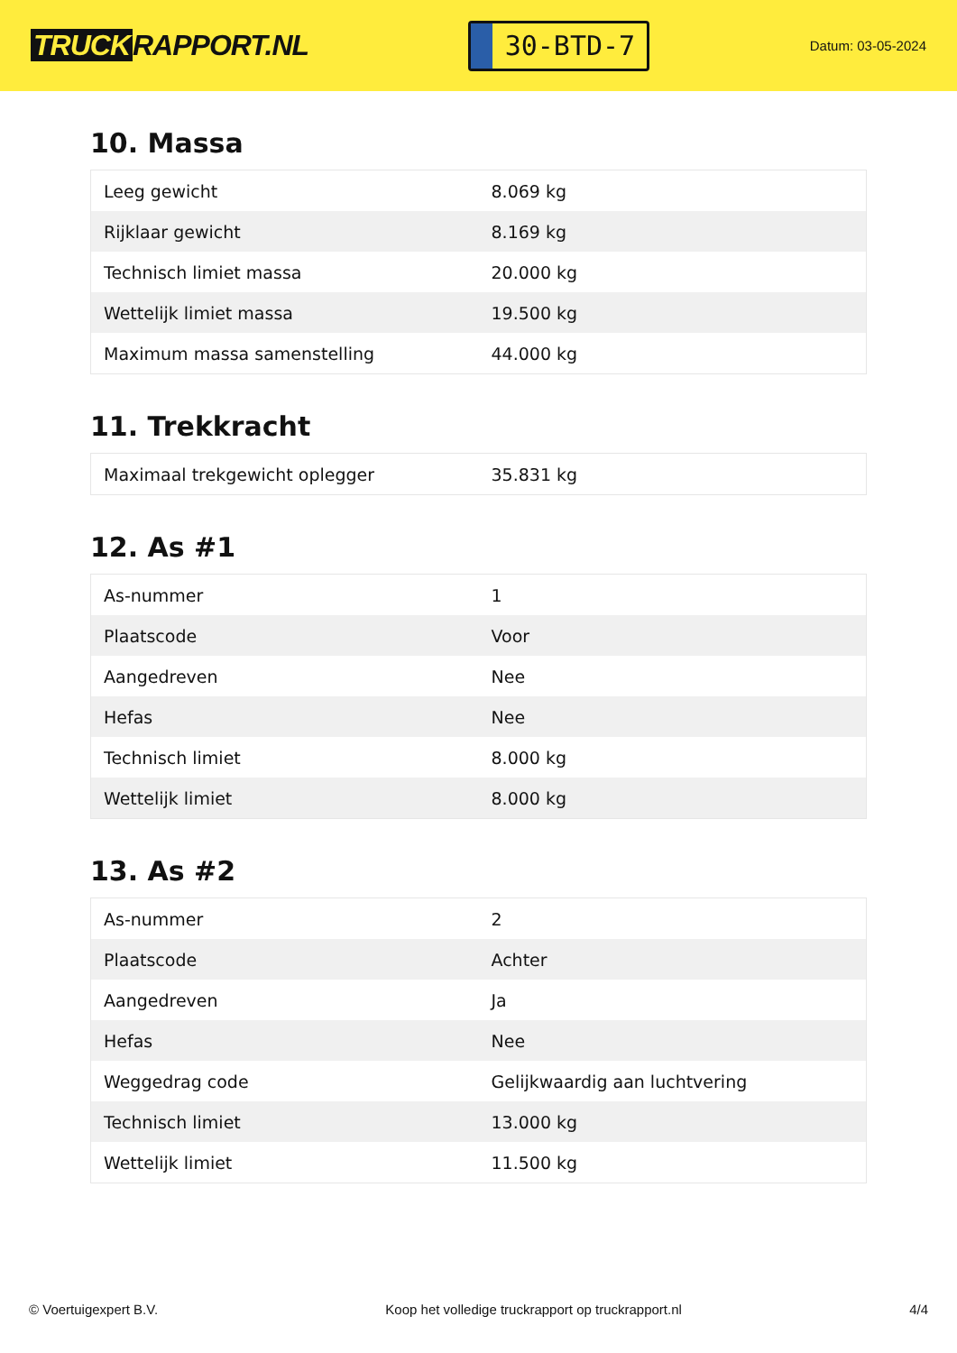TRUCK RAPPORT.NL
30-BTD-7
Datum: 03-05-2024
10. Massa
| Leeg gewicht | 8.069 kg |
| Rijklaar gewicht | 8.169 kg |
| Technisch limiet massa | 20.000 kg |
| Wettelijk limiet massa | 19.500 kg |
| Maximum massa samenstelling | 44.000 kg |
11. Trekkracht
| Maximaal trekgewicht oplegger | 35.831 kg |
12. As #1
| As-nummer | 1 |
| Plaatscode | Voor |
| Aangedreven | Nee |
| Hefas | Nee |
| Technisch limiet | 8.000 kg |
| Wettelijk limiet | 8.000 kg |
13. As #2
| As-nummer | 2 |
| Plaatscode | Achter |
| Aangedreven | Ja |
| Hefas | Nee |
| Weggedrag code | Gelijkwaardig aan luchtvering |
| Technisch limiet | 13.000 kg |
| Wettelijk limiet | 11.500 kg |
© Voertuigexpert B.V. Koop het volledige truckrapport op truckrapport.nl 4/4